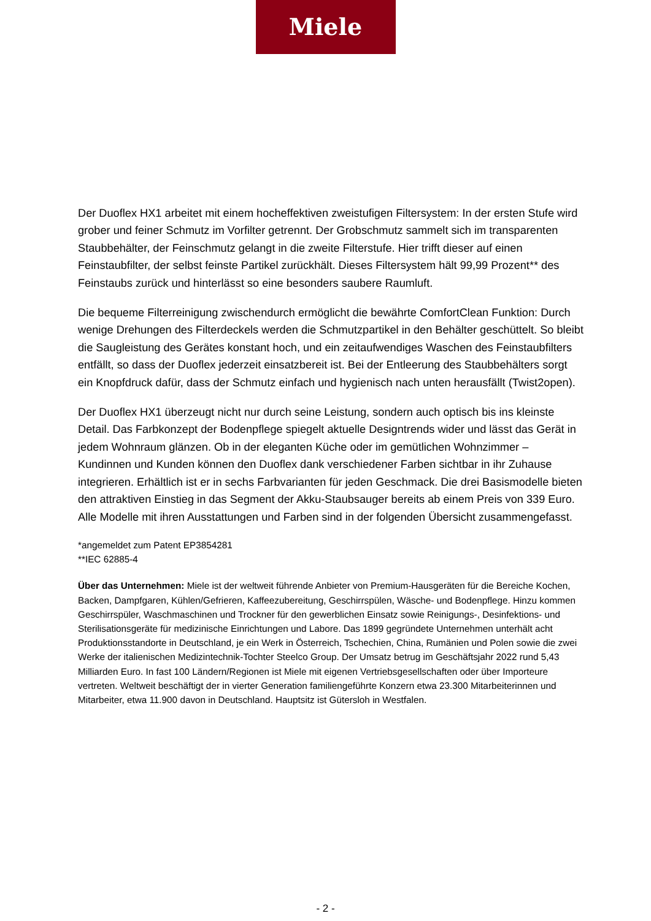Miele
Der Duoflex HX1 arbeitet mit einem hocheffektiven zweistufigen Filtersystem: In der ersten Stufe wird grober und feiner Schmutz im Vorfilter getrennt. Der Grobschmutz sammelt sich im transparenten Staubbehälter, der Feinschmutz gelangt in die zweite Filterstufe. Hier trifft dieser auf einen Feinstaubfilter, der selbst feinste Partikel zurückhält. Dieses Filtersystem hält 99,99 Prozent** des Feinstaubs zurück und hinterlässt so eine besonders saubere Raumluft.
Die bequeme Filterreinigung zwischendurch ermöglicht die bewährte ComfortClean Funktion: Durch wenige Drehungen des Filterdeckels werden die Schmutzpartikel in den Behälter geschüttelt. So bleibt die Saugleistung des Gerätes konstant hoch, und ein zeitaufwendiges Waschen des Feinstaubfilters entfällt, so dass der Duoflex jederzeit einsatzbereit ist. Bei der Entleerung des Staubbehälters sorgt ein Knopfdruck dafür, dass der Schmutz einfach und hygienisch nach unten herausfällt (Twist2open).
Der Duoflex HX1 überzeugt nicht nur durch seine Leistung, sondern auch optisch bis ins kleinste Detail. Das Farbkonzept der Bodenpflege spiegelt aktuelle Designtrends wider und lässt das Gerät in jedem Wohnraum glänzen. Ob in der eleganten Küche oder im gemütlichen Wohnzimmer – Kundinnen und Kunden können den Duoflex dank verschiedener Farben sichtbar in ihr Zuhause integrieren. Erhältlich ist er in sechs Farbvarianten für jeden Geschmack. Die drei Basismodelle bieten den attraktiven Einstieg in das Segment der Akku-Staubsauger bereits ab einem Preis von 339 Euro. Alle Modelle mit ihren Ausstattungen und Farben sind in der folgenden Übersicht zusammengefasst.
*angemeldet zum Patent EP3854281
**IEC 62885-4
Über das Unternehmen: Miele ist der weltweit führende Anbieter von Premium-Hausgeräten für die Bereiche Kochen, Backen, Dampfgaren, Kühlen/Gefrieren, Kaffeezubereitung, Geschirrspülen, Wäsche- und Bodenpflege. Hinzu kommen Geschirrspüler, Waschmaschinen und Trockner für den gewerblichen Einsatz sowie Reinigungs-, Desinfektions- und Sterilisationsgeräte für medizinische Einrichtungen und Labore. Das 1899 gegründete Unternehmen unterhält acht Produktionsstandorte in Deutschland, je ein Werk in Österreich, Tschechien, China, Rumänien und Polen sowie die zwei Werke der italienischen Medizintechnik-Tochter Steelco Group. Der Umsatz betrug im Geschäftsjahr 2022 rund 5,43 Milliarden Euro. In fast 100 Ländern/Regionen ist Miele mit eigenen Vertriebsgesellschaften oder über Importeure vertreten. Weltweit beschäftigt der in vierter Generation familiengeführte Konzern etwa 23.300 Mitarbeiterinnen und Mitarbeiter, etwa 11.900 davon in Deutschland. Hauptsitz ist Gütersloh in Westfalen.
- 2 -